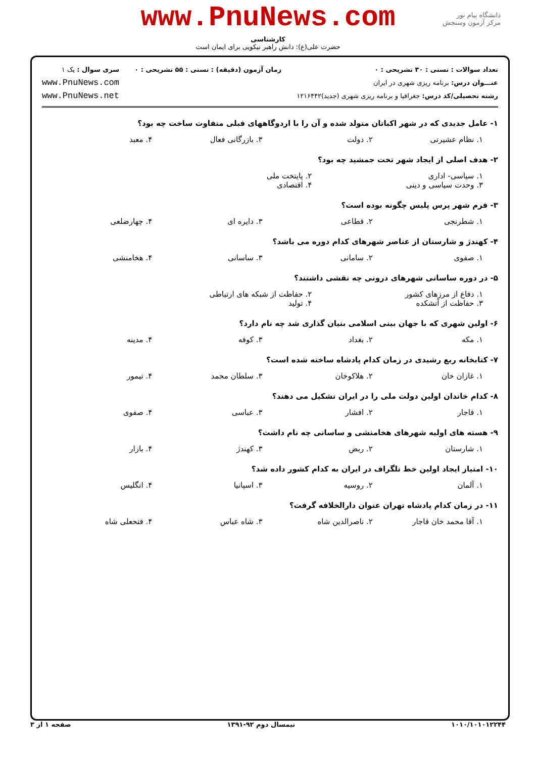www.PnuNews.com
کارشناسی
حضرت علی(ع): دانش راهبر نیکویی برای ایمان است
دانشگاه پیام نور
مرکز آزمون وسنجش
تعداد سوالات : تستی : ۳۰ تشریحی : ۰
عنـــوان درس: برنامه ریزی شهری در ایران
رشته تحصیلی/کد درس: جغرافیا و برنامه ریزی شهری (جدید)۱۲۱۶۴۴۲
زمان آزمون (دقیقه) : تستی : ۵۵ تشریحی : ۰
سری سوال : یک ۱
www.PnuNews.com
www.PnuNews.net
۱- عامل جدیدی که در شهر اکباتان متولد شده و آن را با اردوگاههای قبلی متفاوت ساخت چه بود؟
۱. نظام عشیرتی ۲. دولت ۳. بازرگانی فعال ۴. معبد
۲- هدف اصلی از ایجاد شهر تخت جمشید چه بود؟
۱. سیاسی- اداری ۲. پایتخت ملی ۳. وحدت سیاسی و دینی ۴. اقتصادی
۳- فرم شهر پرس پلیس چگونه بوده است؟
۱. شطرنجی ۲. قطاعی ۳. دایره ای ۴. چهارضلعی
۴- کهندژ و شارستان از عناصر شهرهای کدام دوره می باشد؟
۱. صفوی ۲. سامانی ۳. ساسانی ۴. هخامنشی
۵- در دوره ساسانی شهرهای درونی چه نقشی داشتند؟
۱. دفاع از مرزهای کشور ۲. حفاظت از شبکه های ارتباطی ۳. حفاظت از آتشکده ۴. تولید
۶- اولین شهری که با جهان بینی اسلامی بنیان گذاری شد چه نام دارد؟
۱. مکه ۲. بغداد ۳. کوفه ۴. مدینه
۷- کتابخانه ربع رشیدی در زمان کدام پادشاه ساخته شده است؟
۱. غازان خان ۲. هلاکوخان ۳. سلطان محمد ۴. تیمور
۸- کدام خاندان اولین دولت ملی را در ایران تشکیل می دهند؟
۱. قاجار ۲. افشار ۳. عباسی ۴. صفوی
۹- هسته های اولیه شهرهای هخامنشی و ساسانی چه نام داشت؟
۱. شارستان ۲. ربض ۳. کهندژ ۴. بازار
۱۰- امتیاز ایجاد اولین خط تلگراف در ایران به کدام کشور داده شد؟
۱. آلمان ۲. روسیه ۳. اسپانیا ۴. انگلیس
۱۱- در زمان کدام پادشاه تهران عنوان دارالخلافه گرفت؟
۱. آقا محمد خان قاجار ۲. ناصرالدین شاه ۳. شاه عباس ۴. فتحعلی شاه
۱۰۱۰/۱۰۱۰۱۲۲۴۴ نیمسال دوم ۹۲-۱۳۹۱ صفحه ۱ از ۳